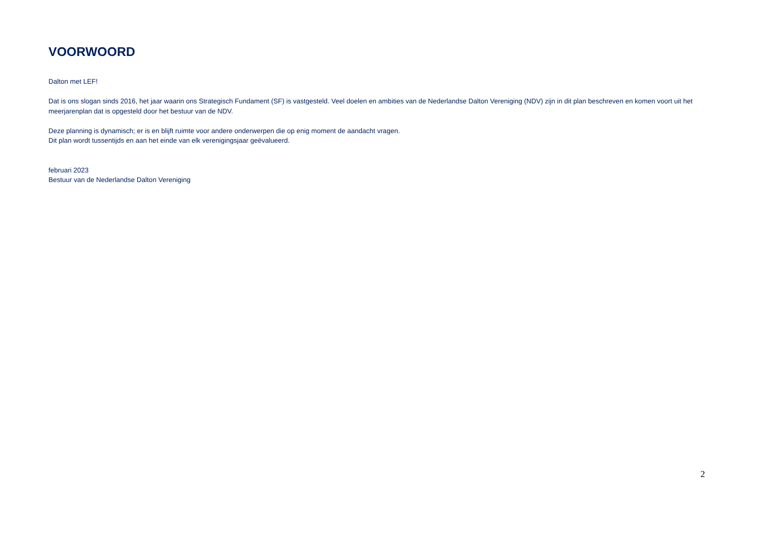VOORWOORD
Dalton met LEF!
Dat is ons slogan sinds 2016, het jaar waarin ons Strategisch Fundament (SF) is vastgesteld. Veel doelen en ambities van de Nederlandse Dalton Vereniging (NDV) zijn in dit plan beschreven en komen voort uit het meerjarenplan dat is opgesteld door het bestuur van de NDV.
Deze planning is dynamisch; er is en blijft ruimte voor andere onderwerpen die op enig moment de aandacht vragen.
Dit plan wordt tussentijds en aan het einde van elk verenigingsjaar geëvalueerd.
februari 2023
Bestuur van de Nederlandse Dalton Vereniging
2